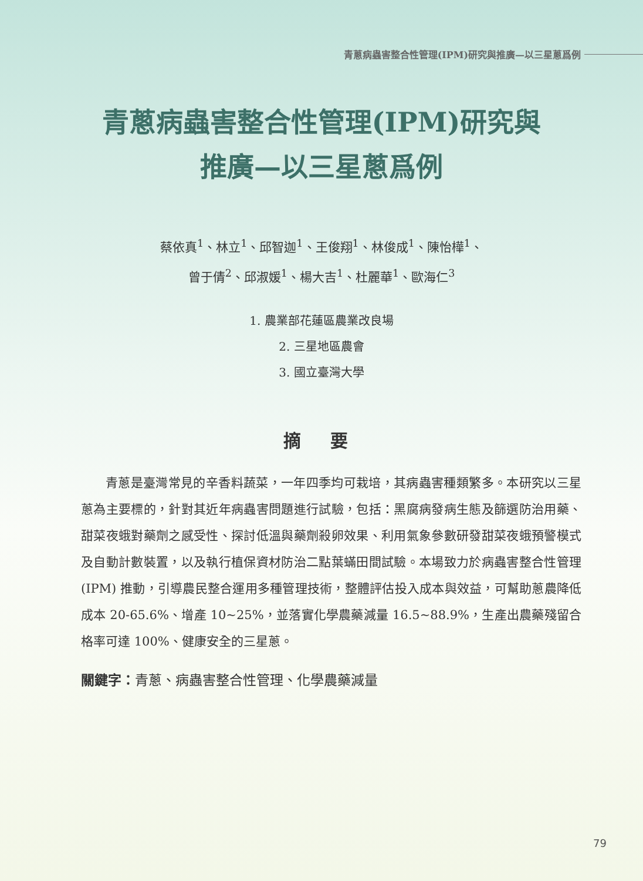青蔥病蟲害整合性管理(IPM)研究與推廣—以三星蔥爲例
青蔥病蟲害整合性管理(IPM)研究與
推廣—以三星蔥爲例
蔡依真<sup>1</sup>、林立<sup>1</sup>、邱智迦<sup>1</sup>、王俊翔<sup>1</sup>、林俊成<sup>1</sup>、陳怡樺<sup>1</sup>、
曾于倩<sup>2</sup>、邱淑媛<sup>1</sup>、楊大吉<sup>1</sup>、杜麗華<sup>1</sup>、歐海仁<sup>3</sup>
1. 農業部花蓮區農業改良場
2. 三星地區農會
3. 國立臺灣大學
摘 要
青蔥是臺灣常見的辛香料蔬菜，一年四季均可栽培，其病蟲害種類繁多。本研究以三星蔥為主要標的，針對其近年病蟲害問題進行試驗，包括：黑腐病發病生態及篩選防治用藥、甜菜夜蛾對藥劑之感受性、探討低溫與藥劑殺卵效果、利用氣象參數研發甜菜夜蛾預警模式及自動計數裝置，以及執行植保資材防治二點葉蟎田間試驗。本場致力於病蟲害整合性管理 (IPM) 推動，引導農民整合運用多種管理技術，整體評估投入成本與效益，可幫助蔥農降低成本 20-65.6%、增產 10~25%，並落實化學農藥減量 16.5~88.9%，生產出農藥殘留合格率可達 100%、健康安全的三星蔥。
關鍵字：青蔥、病蟲害整合性管理、化學農藥減量
79